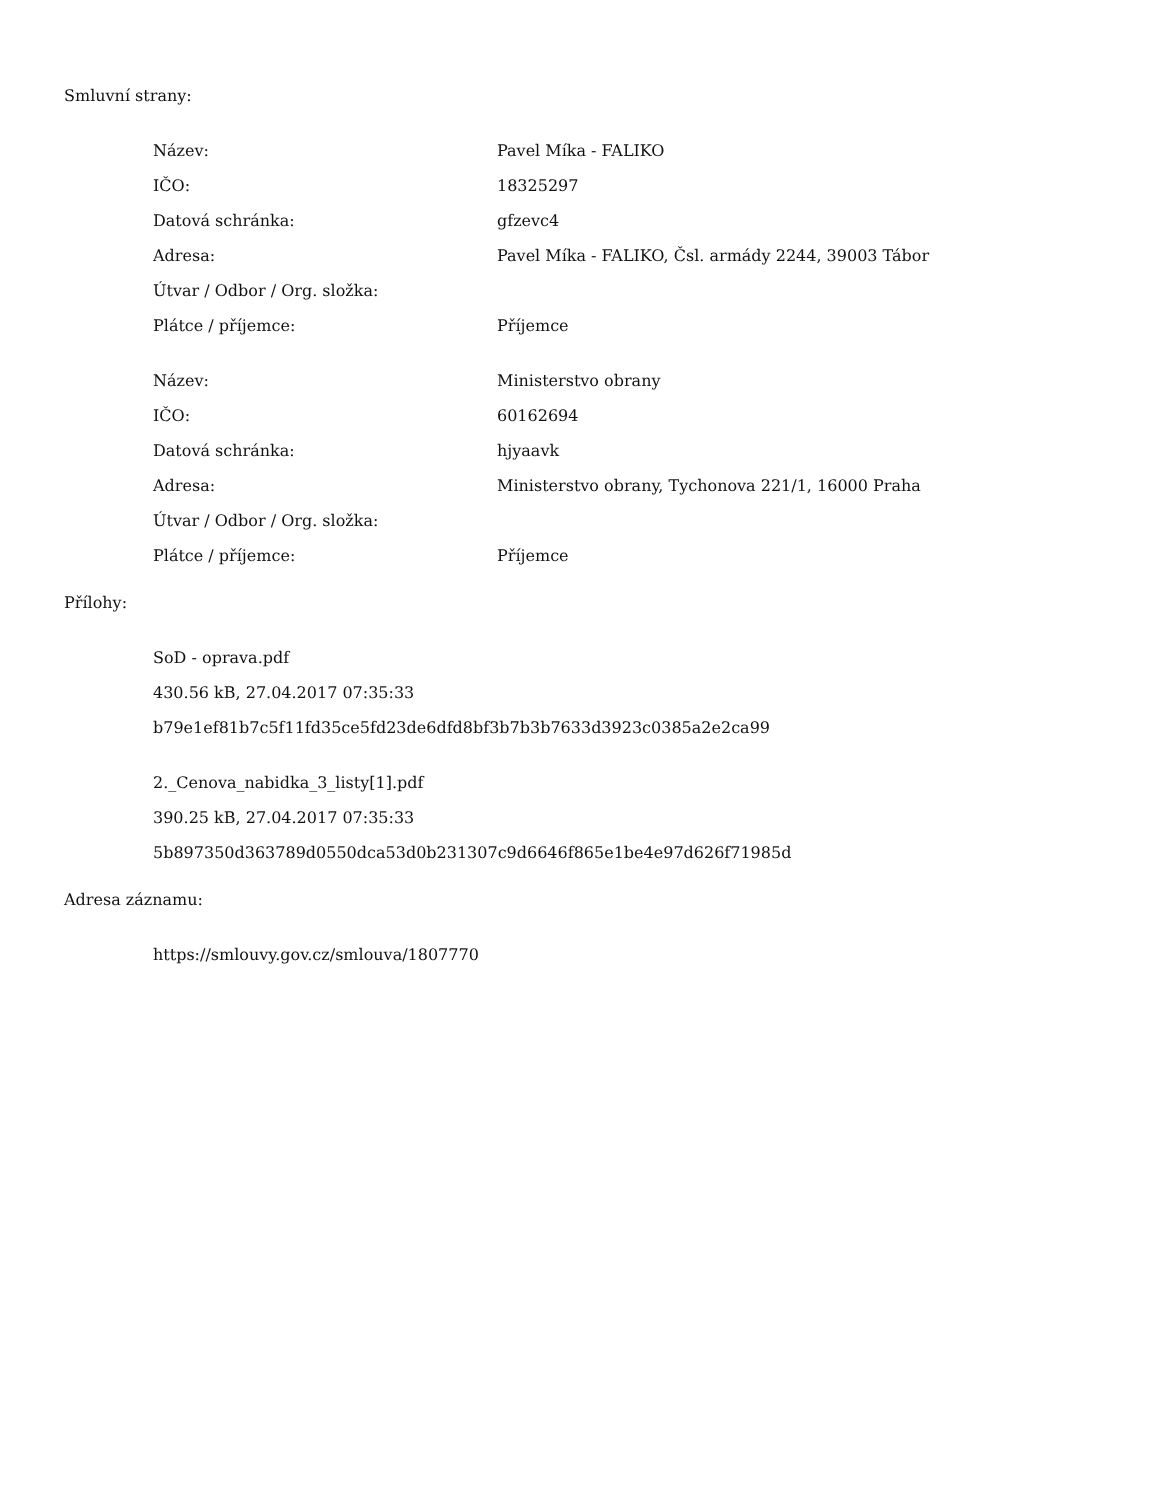Smluvní strany:
| Název: | Pavel Míka - FALIKO |
| IČO: | 18325297 |
| Datová schránka: | gfzevc4 |
| Adresa: | Pavel Míka - FALIKO, Čsl. armády 2244, 39003 Tábor |
| Útvar / Odbor / Org. složka: | |
| Plátce / příjemce: | Příjemce |
| Název: | Ministerstvo obrany |
| IČO: | 60162694 |
| Datová schránka: | hjyaavk |
| Adresa: | Ministerstvo obrany, Tychonova 221/1, 16000 Praha |
| Útvar / Odbor / Org. složka: | |
| Plátce / příjemce: | Příjemce |
Přílohy:
SoD - oprava.pdf
430.56 kB, 27.04.2017 07:35:33
b79e1ef81b7c5f11fd35ce5fd23de6dfd8bf3b7b3b7633d3923c0385a2e2ca99
2._Cenova_nabidka_3_listy[1].pdf
390.25 kB, 27.04.2017 07:35:33
5b897350d363789d0550dca53d0b231307c9d6646f865e1be4e97d626f71985d
Adresa záznamu:
https://smlouvy.gov.cz/smlouva/1807770